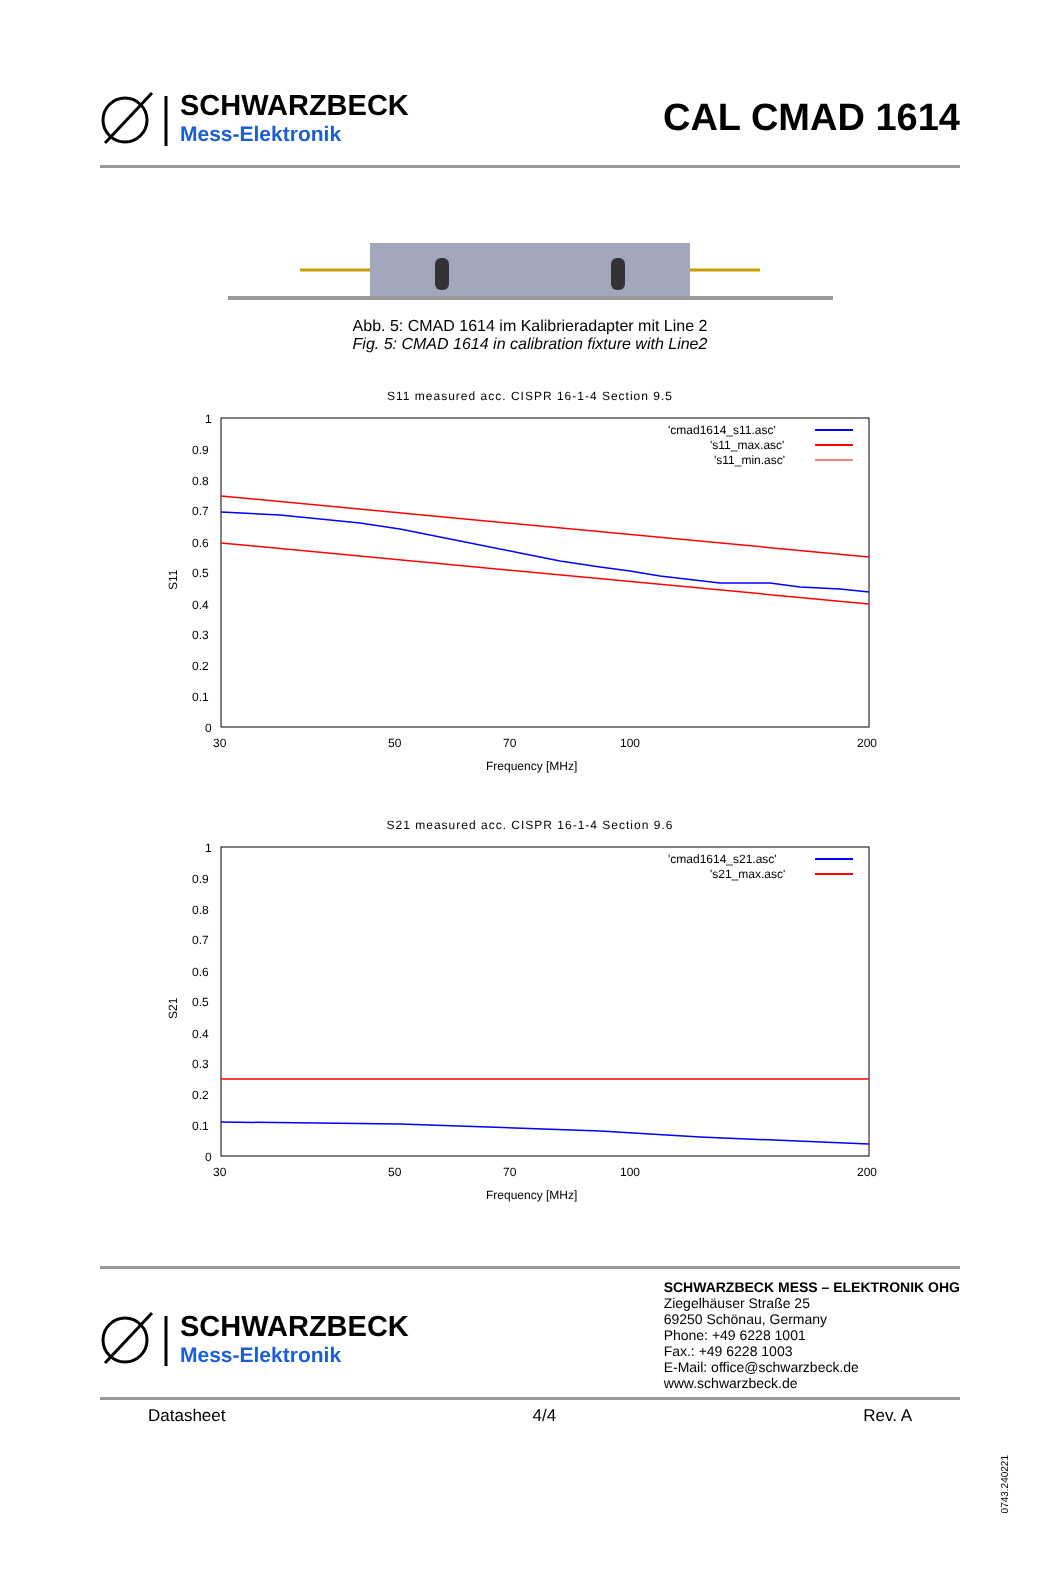SCHWARZBECK
Mess-Elektronik
CAL CMAD 1614
Abb. 5: CMAD 1614 im Kalibrieradapter mit Line 2
Fig. 5: CMAD 1614 in calibration fixture with Line2
S11 measured acc. CISPR 16-1-4 Section 9.5
S11
1
0.9
0.8
0.7
0.6
0.5
0.4
0.3
0.2
0.1
0
30
50
70
100
200
Frequency [MHz]
'cmad1614_s11.asc'
's11_max.asc'
's11_min.asc'
S21 measured acc. CISPR 16-1-4 Section 9.6
S21
1
0.9
0.8
0.7
0.6
0.5
0.4
0.3
0.2
0.1
0
30
50
70
100
200
Frequency [MHz]
'cmad1614_s21.asc'
's21_max.asc'
SCHWARZBECK
Mess-Elektronik
SCHWARZBECK MESS – ELEKTRONIK OHG
Ziegelhäuser Straße 25
69250 Schönau, Germany
Phone: +49 6228 1001
Fax.: +49 6228 1003
E-Mail: office@schwarzbeck.de
www.schwarzbeck.de
Datasheet 4/4 Rev. A
0743.240221